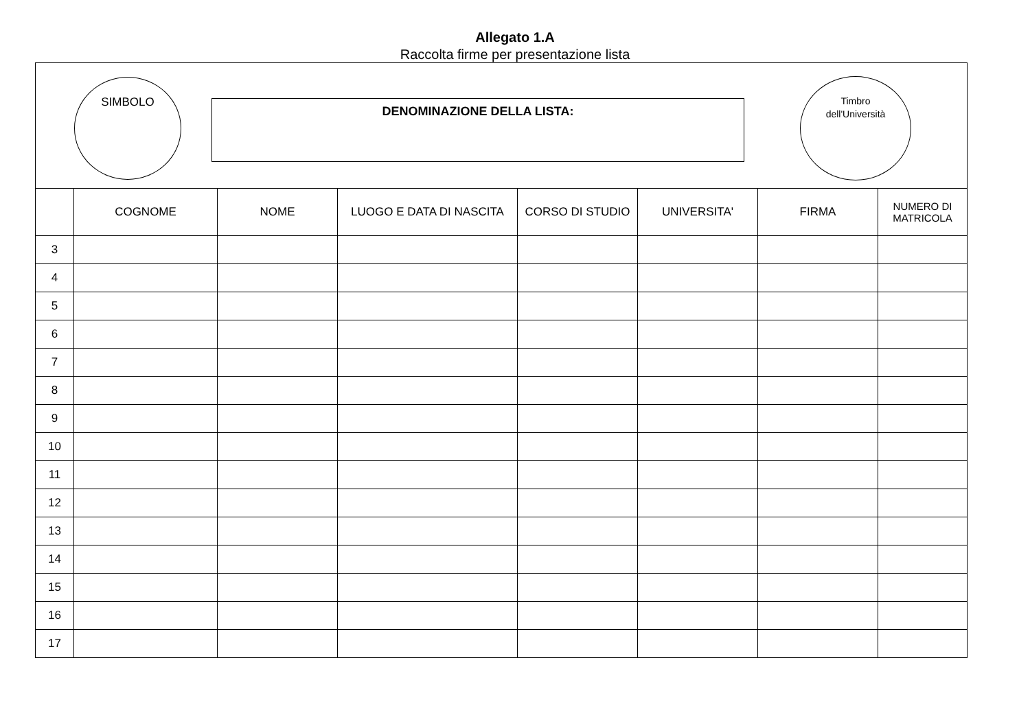Allegato 1.A
Raccolta firme per presentazione lista
SIMBOLO
DENOMINAZIONE DELLA LISTA:
Timbro
dell'Università
| | COGNOME | NOME | LUOGO E DATA DI NASCITA | CORSO DI STUDIO | UNIVERSITA' | FIRMA | NUMERO DI MATRICOLA |
| --- | --- | --- | --- | --- | --- | --- | --- |
| 3 | | | | | | | |
| 4 | | | | | | | |
| 5 | | | | | | | |
| 6 | | | | | | | |
| 7 | | | | | | | |
| 8 | | | | | | | |
| 9 | | | | | | | |
| 10 | | | | | | | |
| 11 | | | | | | | |
| 12 | | | | | | | |
| 13 | | | | | | | |
| 14 | | | | | | | |
| 15 | | | | | | | |
| 16 | | | | | | | |
| 17 | | | | | | | |